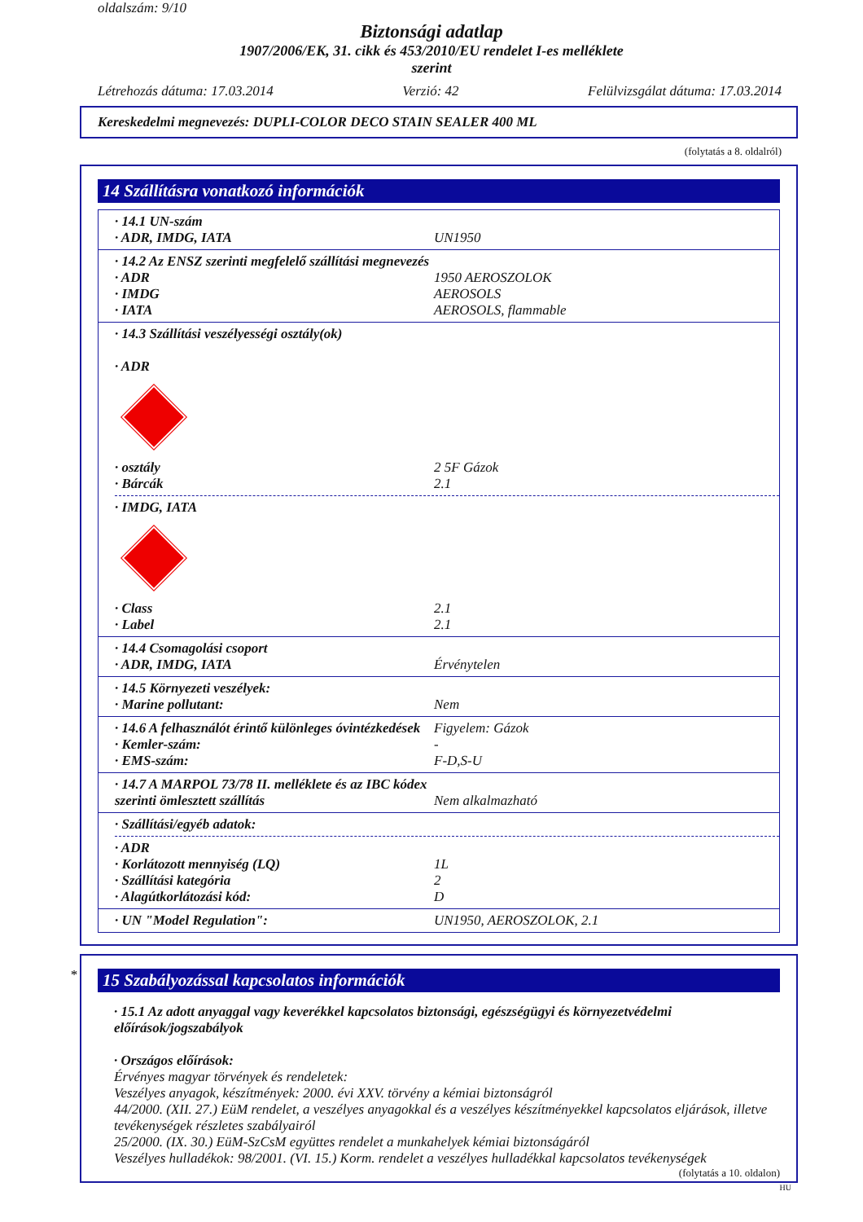oldalszám: 9/10
Biztonsági adatlap
1907/2006/EK, 31. cikk és 453/2010/EU rendelet I-es melléklete
szerint
Létrehozás dátuma: 17.03.2014 Verzió: 42 Felülvizsgálat dátuma: 17.03.2014
Kereskedelmi megnevezés: DUPLI-COLOR DECO STAIN SEALER 400 ML
(folytatás a 8. oldalról)
14 Szállításra vonatkozó információk
· 14.1 UN-szám
· ADR, IMDG, IATA UN1950
· 14.2 Az ENSZ szerinti megfelelő szállítási megnevezés
· ADR 1950 AEROSZOLOK
· IMDG AEROSOLS
· IATA AEROSOLS, flammable
· 14.3 Szállítási veszélyességi osztály(ok)
· ADR
· osztály 2 5F Gázok
· Bárcák 2.1
· IMDG, IATA
· Class 2.1
· Label 2.1
· 14.4 Csomagolási csoport
· ADR, IMDG, IATA Érvénytelen
· 14.5 Környezeti veszélyek:
· Marine pollutant: Nem
· 14.6 A felhasználót érintő különleges óvintézkedések Figyelem: Gázok
· Kemler-szám: -
· EMS-szám: F-D,S-U
· 14.7 A MARPOL 73/78 II. melléklete és az IBC kódex szerinti ömlesztett szállítás Nem alkalmazható
· Szállítási/egyéb adatok:
· ADR
· Korlátozott mennyiség (LQ) 1L
· Szállítási kategória 2
· Alagútkorlátozási kód: D
· UN "Model Regulation": UN1950, AEROSZOLOK, 2.1
*
15 Szabályozással kapcsolatos információk
· 15.1 Az adott anyaggal vagy keverékkel kapcsolatos biztonsági, egészségügyi és környezetvédelmi előírások/jogszabályok
· Országos előírások:
Érvényes magyar törvények és rendeletek:
Veszélyes anyagok, készítmények: 2000. évi XXV. törvény a kémiai biztonságról
44/2000. (XII. 27.) EüM rendelet, a veszélyes anyagokkal és a veszélyes készítményekkel kapcsolatos eljárások, illetve tevékenységek részletes szabályairól
25/2000. (IX. 30.) EüM-SzCsM együttes rendelet a munkahelyek kémiai biztonságáról
Veszélyes hulladékok: 98/2001. (VI. 15.) Korm. rendelet a veszélyes hulladékkal kapcsolatos tevékenységek
(folytatás a 10. oldalon)
HU